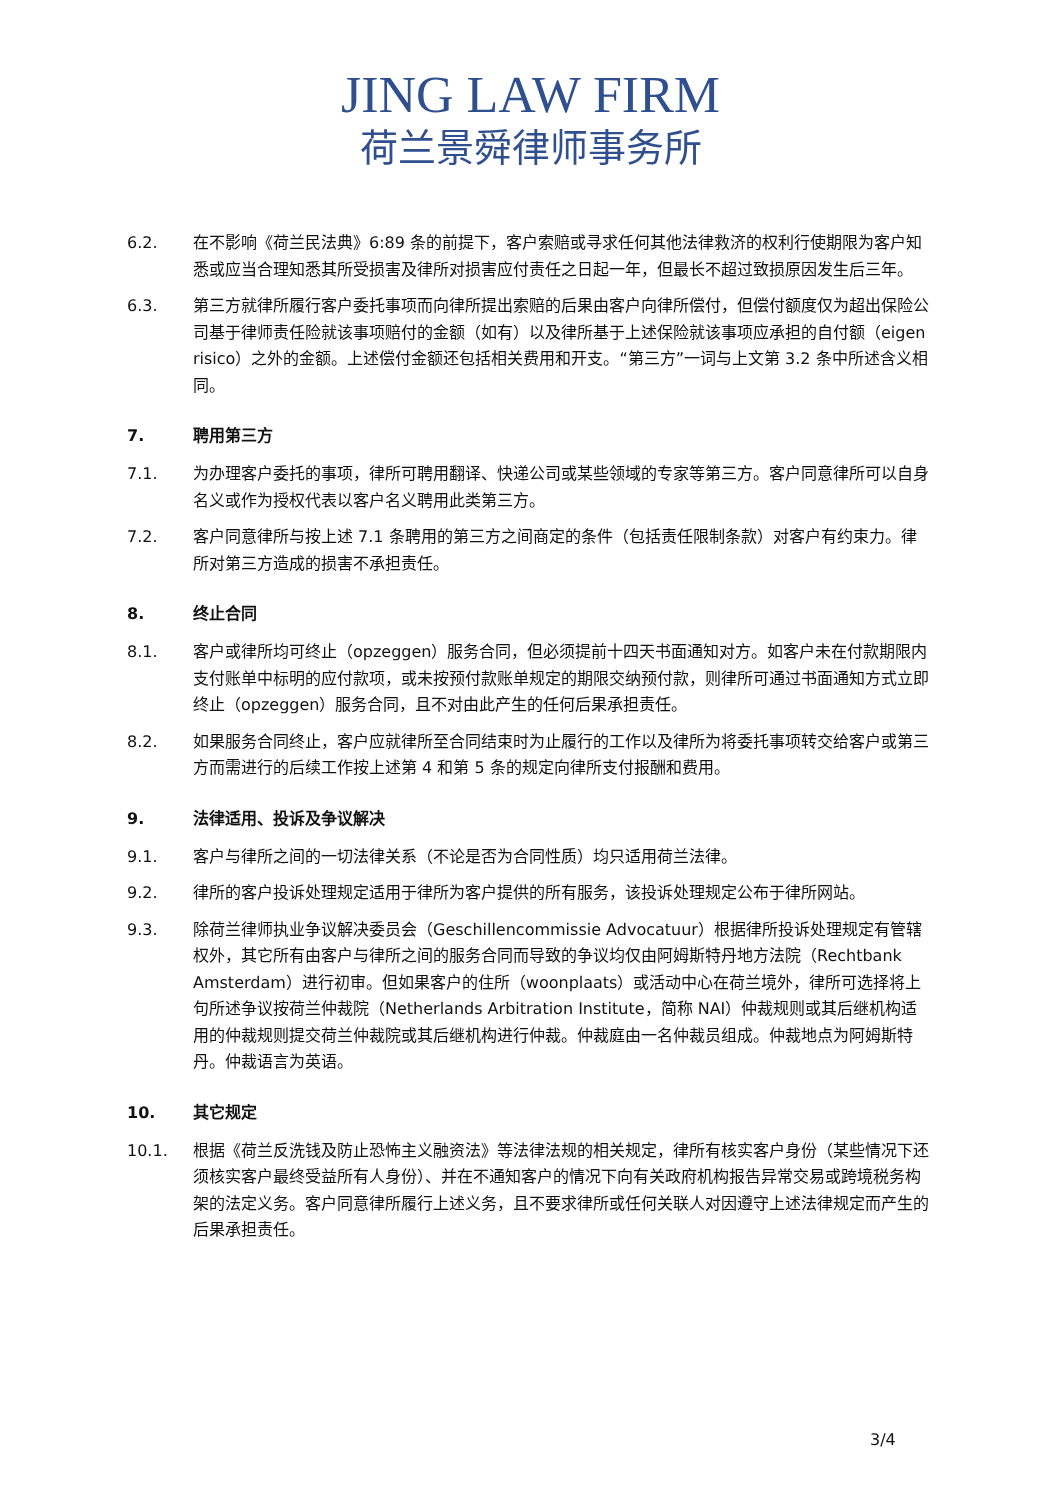JING LAW FIRM
荷兰景舜律师事务所
6.2. 在不影响《荷兰民法典》6:89 条的前提下，客户索赔或寻求任何其他法律救济的权利行使期限为客户知悉或应当合理知悉其所受损害及律所对损害应付责任之日起一年，但最长不超过致损原因发生后三年。
6.3. 第三方就律所履行客户委托事项而向律所提出索赔的后果由客户向律所偿付，但偿付额度仅为超出保险公司基于律师责任险就该事项赔付的金额（如有）以及律所基于上述保险就该事项应承担的自付额（eigen risico）之外的金额。上述偿付金额还包括相关费用和开支。“第三方”一词与上文第 3.2 条中所述含义相同。
7. 聘用第三方
7.1. 为办理客户委托的事项，律所可聘用翻译、快递公司或某些领域的专家等第三方。客户同意律所可以自身名义或作为授权代表以客户名义聘用此类第三方。
7.2. 客户同意律所与按上述 7.1 条聘用的第三方之间商定的条件（包括责任限制条款）对客户有约束力。律所对第三方造成的损害不承担责任。
8. 终止合同
8.1. 客户或律所均可终止（opzeggen）服务合同，但必须提前十四天书面通知对方。如客户未在付款期限内支付账单中标明的应付款项，或未按预付款账单规定的期限交纳预付款，则律所可通过书面通知方式立即终止（opzeggen）服务合同，且不对由此产生的任何后果承担责任。
8.2. 如果服务合同终止，客户应就律所至合同结束时为止履行的工作以及律所为将委托事项转交给客户或第三方而需进行的后续工作按上述第 4 和第 5 条的规定向律所支付报酬和费用。
9. 法律适用、投诉及争议解决
9.1. 客户与律所之间的一切法律关系（不论是否为合同性质）均只适用荷兰法律。
9.2. 律所的客户投诉处理规定适用于律所为客户提供的所有服务，该投诉处理规定公布于律所网站。
9.3. 除荷兰律师执业争议解决委员会（Geschillencommissie Advocatuur）根据律所投诉处理规定有管辖权外，其它所有由客户与律所之间的服务合同而导致的争议均仅由阿姆斯特丹地方法院（Rechtbank Amsterdam）进行初审。但如果客户的住所（woonplaats）或活动中心在荷兰境外，律所可选择将上句所述争议按荷兰仲裁院（Netherlands Arbitration Institute，简称 NAI）仲裁规则或其后继机构适用的仲裁规则提交荷兰仲裁院或其后继机构进行仲裁。仲裁庭由一名仲裁员组成。仲裁地点为阿姆斯特丹。仲裁语言为英语。
10. 其它规定
10.1. 根据《荷兰反洗钱及防止恐怖主义融资法》等法律法规的相关规定，律所有核实客户身份（某些情况下还须核实客户最终受益所有人身份）、并在不通知客户的情况下向有关政府机构报告异常交易或跨境税务构架的法定义务。客户同意律所履行上述义务，且不要求律所或任何关联人对因遵守上述法律规定而产生的后果承担责任。
3/4